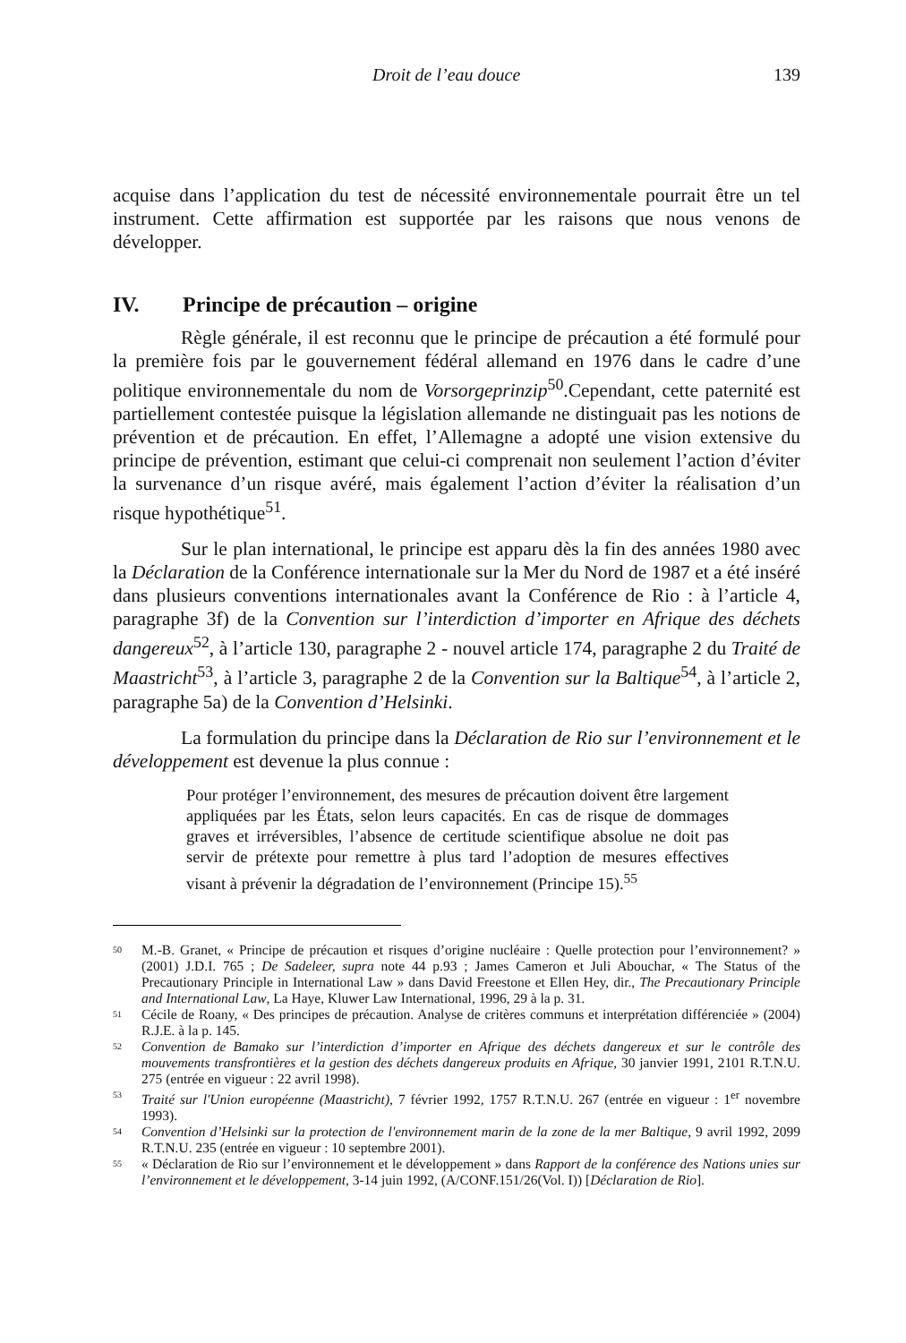Droit de l’eau douce 139
acquise dans l’application du test de nécessité environnementale pourrait être un tel instrument. Cette affirmation est supportée par les raisons que nous venons de développer.
IV. Principe de précaution – origine
Règle générale, il est reconnu que le principe de précaution a été formulé pour la première fois par le gouvernement fédéral allemand en 1976 dans le cadre d’une politique environnementale du nom de Vorsorgeprinzip<sup>50</sup>.Cependant, cette paternité est partiellement contestée puisque la législation allemande ne distinguait pas les notions de prévention et de précaution. En effet, l’Allemagne a adopté une vision extensive du principe de prévention, estimant que celui-ci comprenait non seulement l’action d’éviter la survenance d’un risque avéré, mais également l’action d’éviter la réalisation d’un risque hypothétique<sup>51</sup>.
Sur le plan international, le principe est apparu dès la fin des années 1980 avec la Déclaration de la Conférence internationale sur la Mer du Nord de 1987 et a été inséré dans plusieurs conventions internationales avant la Conférence de Rio : à l’article 4, paragraphe 3f) de la Convention sur l’interdiction d’importer en Afrique des déchets dangereux<sup>52</sup>, à l’article 130, paragraphe 2 - nouvel article 174, paragraphe 2 du Traité de Maastricht<sup>53</sup>, à l’article 3, paragraphe 2 de la Convention sur la Baltique<sup>54</sup>, à l’article 2, paragraphe 5a) de la Convention d’Helsinki.
La formulation du principe dans la Déclaration de Rio sur l’environnement et le développement est devenue la plus connue :
Pour protéger l’environnement, des mesures de précaution doivent être largement appliquées par les États, selon leurs capacités. En cas de risque de dommages graves et irréversibles, l’absence de certitude scientifique absolue ne doit pas servir de prétexte pour remettre à plus tard l’adoption de mesures effectives visant à prévenir la dégradation de l’environnement (Principe 15).<sup>55</sup>
50 M.-B. Granet, « Principe de précaution et risques d’origine nucléaire : Quelle protection pour l’environnement? » (2001) J.D.I. 765 ; De Sadeleer, supra note 44 p.93 ; James Cameron et Juli Abouchar, « The Status of the Precautionary Principle in International Law » dans David Freestone et Ellen Hey, dir., The Precautionary Principle and International Law, La Haye, Kluwer Law International, 1996, 29 à la p. 31.
51 Cécile de Roany, « Des principes de précaution. Analyse de critères communs et interprétation différenciée » (2004) R.J.E. à la p. 145.
52 Convention de Bamako sur l’interdiction d’importer en Afrique des déchets dangereux et sur le contrôle des mouvements transfrontières et la gestion des déchets dangereux produits en Afrique, 30 janvier 1991, 2101 R.T.N.U. 275 (entrée en vigueur : 22 avril 1998).
53 Traité sur l'Union européenne (Maastricht), 7 février 1992, 1757 R.T.N.U. 267 (entrée en vigueur : 1<sup>er</sup> novembre 1993).
54 Convention d’Helsinki sur la protection de l'environnement marin de la zone de la mer Baltique, 9 avril 1992, 2099 R.T.N.U. 235 (entrée en vigueur : 10 septembre 2001).
55 « Déclaration de Rio sur l’environnement et le développement » dans Rapport de la conférence des Nations unies sur l’environnement et le développement, 3-14 juin 1992, (A/CONF.151/26(Vol. I)) [Déclaration de Rio].